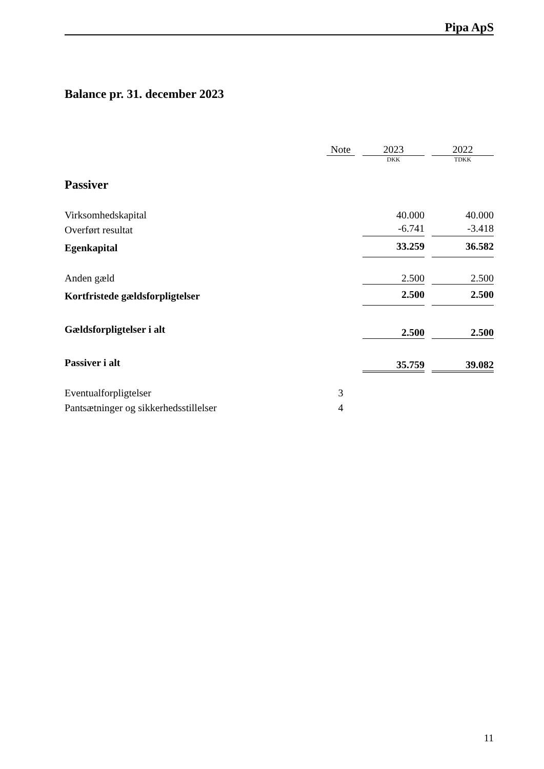Pipa ApS
Balance pr. 31. december 2023
| | Note | | 2023 | | 2022 |
| --- | --- | --- | --- | --- | --- |
| | | | DKK | | TDKK |
| Passiver | | | | | |
| Virksomhedskapital | | | 40.000 | | 40.000 |
| Overført resultat | | | -6.741 | | -3.418 |
| Egenkapital | | | 33.259 | | 36.582 |
| Anden gæld | | | 2.500 | | 2.500 |
| Kortfristede gældsforpligtelser | | | 2.500 | | 2.500 |
| Gældsforpligtelser i alt | | | 2.500 | | 2.500 |
| Passiver i alt | | | 35.759 | | 39.082 |
| Eventualforpligtelser | 3 | | | | |
| Pantsætninger og sikkerhedsstillelser | 4 | | | | |
11